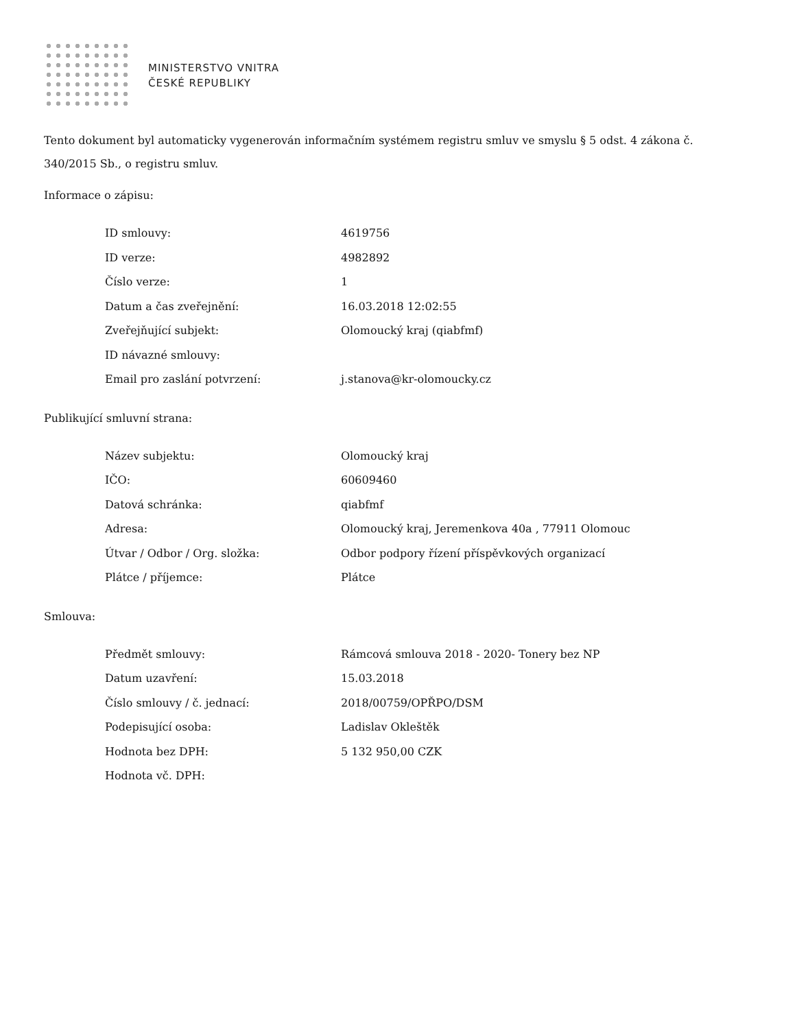MINISTERSTVO VNITRA
ČESKÉ REPUBLIKY
Tento dokument byl automaticky vygenerován informačním systémem registru smluv ve smyslu § 5 odst. 4 zákona č. 340/2015 Sb., o registru smluv.
Informace o zápisu:
| ID smlouvy: | 4619756 |
| ID verze: | 4982892 |
| Číslo verze: | 1 |
| Datum a čas zveřejnění: | 16.03.2018 12:02:55 |
| Zveřejňující subjekt: | Olomoucký kraj (qiabfmf) |
| ID návazné smlouvy: | |
| Email pro zaslání potvrzení: | j.stanova@kr-olomoucky.cz |
Publikující smluvní strana:
| Název subjektu: | Olomoucký kraj |
| IČO: | 60609460 |
| Datová schránka: | qiabfmf |
| Adresa: | Olomoucký kraj, Jeremenkova 40a , 77911 Olomouc |
| Útvar / Odbor / Org. složka: | Odbor podpory řízení příspěvkových organizací |
| Plátce / příjemce: | Plátce |
Smlouva:
| Předmět smlouvy: | Rámcová smlouva 2018 - 2020- Tonery bez NP |
| Datum uzavření: | 15.03.2018 |
| Číslo smlouvy / č. jednací: | 2018/00759/OPŘPO/DSM |
| Podepisující osoba: | Ladislav Okleštěk |
| Hodnota bez DPH: | 5 132 950,00 CZK |
| Hodnota vč. DPH: | |